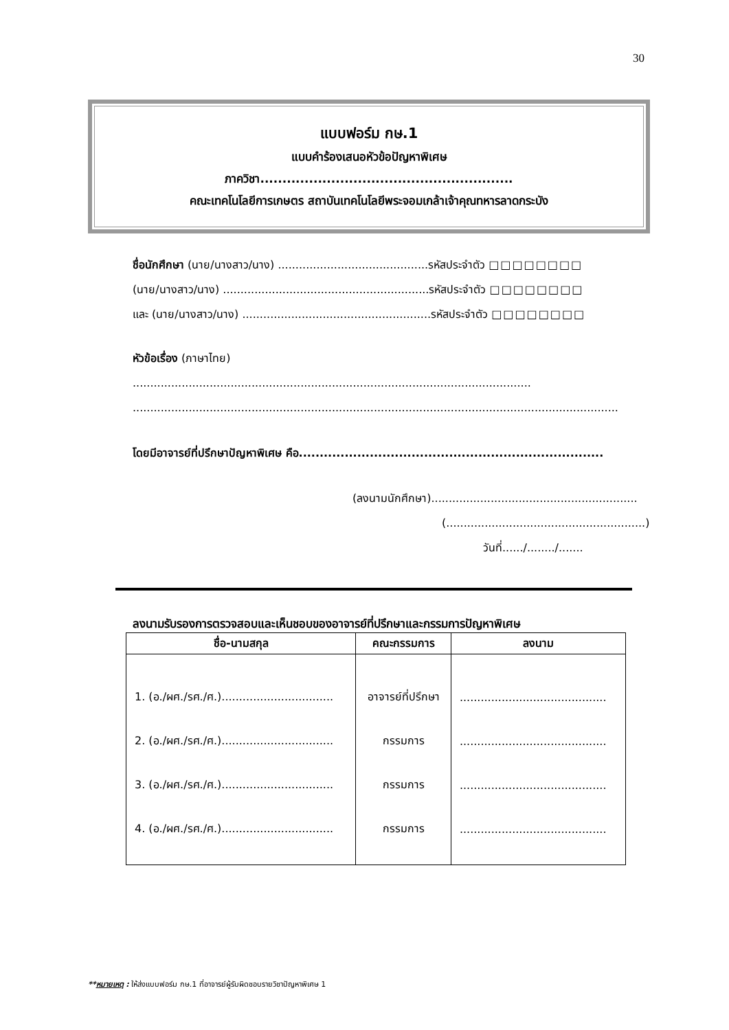30
แบบฟอร์ม กษ.1
แบบคำร้องเสนอหัวข้อปัญหาพิเศษ
ภาควิชา.........................................................
คณะเทคโนโลยีการเกษตร สถาบันเทคโนโลยีพระจอมเกล้าเจ้าคุณทหารลาดกระบัง
ชื่อนักศึกษา (นาย/นางสาว/นาง) ...........................................รหัสประจำตัว □□□□□□□□
(นาย/นางสาว/นาง) ...........................................................รหัสประจำตัว □□□□□□□□
และ (นาย/นางสาว/นาง) ......................................................รหัสประจำตัว □□□□□□□□
หัวข้อเรื่อง (ภาษาไทย)
..................................................................................................................
...........................................................................................................................................
โดยมีอาจารย์ที่ปรึกษาปัญหาพิเศษ คือ.........................................................................
(ลงนามนักศึกษา)...........................................................
(.........................................................)
วันที่....../......../.......
ลงนามรับรองการตรวจสอบและเห็นชอบของอาจารย์ที่ปรึกษาและกรรมการปัญหาพิเศษ
| ชื่อ-นามสกุล | คณะกรรมการ | ลงนาม |
| --- | --- | --- |
| 1. (อ./ผศ./รศ./ศ.)................................ | อาจารย์ที่ปรึกษา | .......................................... |
| 2. (อ./ผศ./รศ./ศ.)................................ | กรรมการ | .......................................... |
| 3. (อ./ผศ./รศ./ศ.)................................ | กรรมการ | .......................................... |
| 4. (อ./ผศ./รศ./ศ.)................................ | กรรมการ | .......................................... |
**หมายเหตุ : ให้ส่งแบบฟอร์ม กษ.1 ที่อาจารย์ผู้รับผิดชอบรายวิชาปัญหาพิเศษ 1